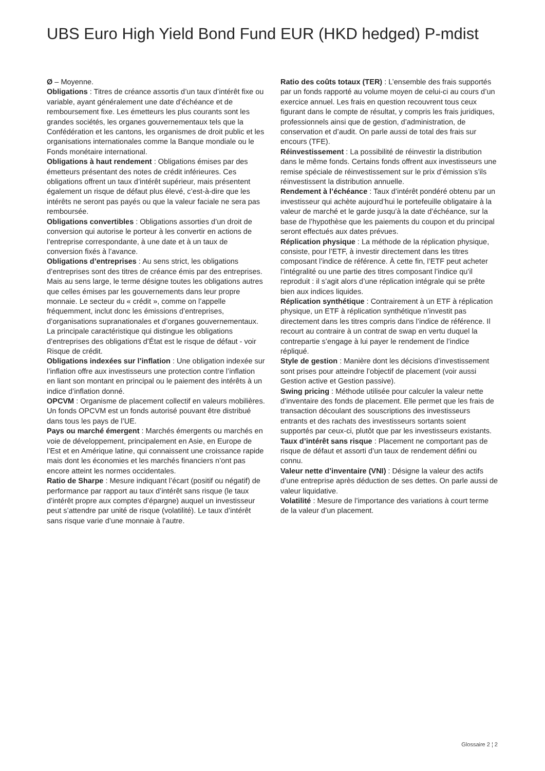UBS Euro High Yield Bond Fund EUR (HKD hedged) P-mdist
Ø – Moyenne.
Obligations : Titres de créance assortis d’un taux d’intérêt fixe ou variable, ayant généralement une date d’échéance et de remboursement fixe. Les émetteurs les plus courants sont les grandes sociétés, les organes gouvernementaux tels que la Confédération et les cantons, les organismes de droit public et les organisations internationales comme la Banque mondiale ou le Fonds monétaire international.
Obligations à haut rendement : Obligations émises par des émetteurs présentant des notes de crédit inférieures. Ces obligations offrent un taux d’intérêt supérieur, mais présentent également un risque de défaut plus élevé, c’est-à-dire que les intérêts ne seront pas payés ou que la valeur faciale ne sera pas remboursée.
Obligations convertibles : Obligations assorties d’un droit de conversion qui autorise le porteur à les convertir en actions de l’entreprise correspondante, à une date et à un taux de conversion fixés à l’avance.
Obligations d’entreprises : Au sens strict, les obligations d’entreprises sont des titres de créance émis par des entreprises. Mais au sens large, le terme désigne toutes les obligations autres que celles émises par les gouvernements dans leur propre monnaie. Le secteur du « crédit », comme on l’appelle fréquemment, inclut donc les émissions d’entreprises, d’organisations supranationales et d’organes gouvernementaux. La principale caractéristique qui distingue les obligations d’entreprises des obligations d’État est le risque de défaut - voir Risque de crédit.
Obligations indexées sur l’inflation : Une obligation indexée sur l’inflation offre aux investisseurs une protection contre l’inflation en liant son montant en principal ou le paiement des intérêts à un indice d’inflation donné.
OPCVM : Organisme de placement collectif en valeurs mobilières. Un fonds OPCVM est un fonds autorisé pouvant être distribué dans tous les pays de l’UE.
Pays ou marché émergent : Marchés émergents ou marchés en voie de développement, principalement en Asie, en Europe de l’Est et en Amérique latine, qui connaissent une croissance rapide mais dont les économies et les marchés financiers n’ont pas encore atteint les normes occidentales.
Ratio de Sharpe : Mesure indiquant l’écart (positif ou négatif) de performance par rapport au taux d’intérêt sans risque (le taux d’intérêt propre aux comptes d’épargne) auquel un investisseur peut s’attendre par unité de risque (volatilité). Le taux d’intérêt sans risque varie d’une monnaie à l’autre.
Ratio des coûts totaux (TER) : L’ensemble des frais supportés par un fonds rapporté au volume moyen de celui-ci au cours d’un exercice annuel. Les frais en question recouvrent tous ceux figurant dans le compte de résultat, y compris les frais juridiques, professionnels ainsi que de gestion, d’administration, de conservation et d’audit. On parle aussi de total des frais sur encours (TFE).
Réinvestissement : La possibilité de réinvestir la distribution dans le même fonds. Certains fonds offrent aux investisseurs une remise spéciale de réinvestissement sur le prix d’émission s’ils réinvestissent la distribution annuelle.
Rendement à l’échéance : Taux d’intérêt pondéré obtenu par un investisseur qui achète aujourd’hui le portefeuille obligataire à la valeur de marché et le garde jusqu’à la date d’échéance, sur la base de l’hypothèse que les paiements du coupon et du principal seront effectués aux dates prévues.
Réplication physique : La méthode de la réplication physique, consiste, pour l’ETF, à investir directement dans les titres composant l’indice de référence. À cette fin, l’ETF peut acheter l’intégralité ou une partie des titres composant l’indice qu’il reproduit : il s’agit alors d’une réplication intégrale qui se prête bien aux indices liquides.
Réplication synthétique : Contrairement à un ETF à réplication physique, un ETF à réplication synthétique n’investit pas directement dans les titres compris dans l’indice de référence. Il recourt au contraire à un contrat de swap en vertu duquel la contrepartie s’engage à lui payer le rendement de l’indice répliqué.
Style de gestion : Manière dont les décisions d’investissement sont prises pour atteindre l’objectif de placement (voir aussi Gestion active et Gestion passive).
Swing pricing : Méthode utilisée pour calculer la valeur nette d’inventaire des fonds de placement. Elle permet que les frais de transaction découlant des souscriptions des investisseurs entrants et des rachats des investisseurs sortants soient supportés par ceux-ci, plutôt que par les investisseurs existants.
Taux d’intérêt sans risque : Placement ne comportant pas de risque de défaut et assorti d’un taux de rendement défini ou connu.
Valeur nette d’inventaire (VNI) : Désigne la valeur des actifs d’une entreprise après déduction de ses dettes. On parle aussi de valeur liquidative.
Volatilité : Mesure de l’importance des variations à court terme de la valeur d’un placement.
Glossaire 2 ¦ 2